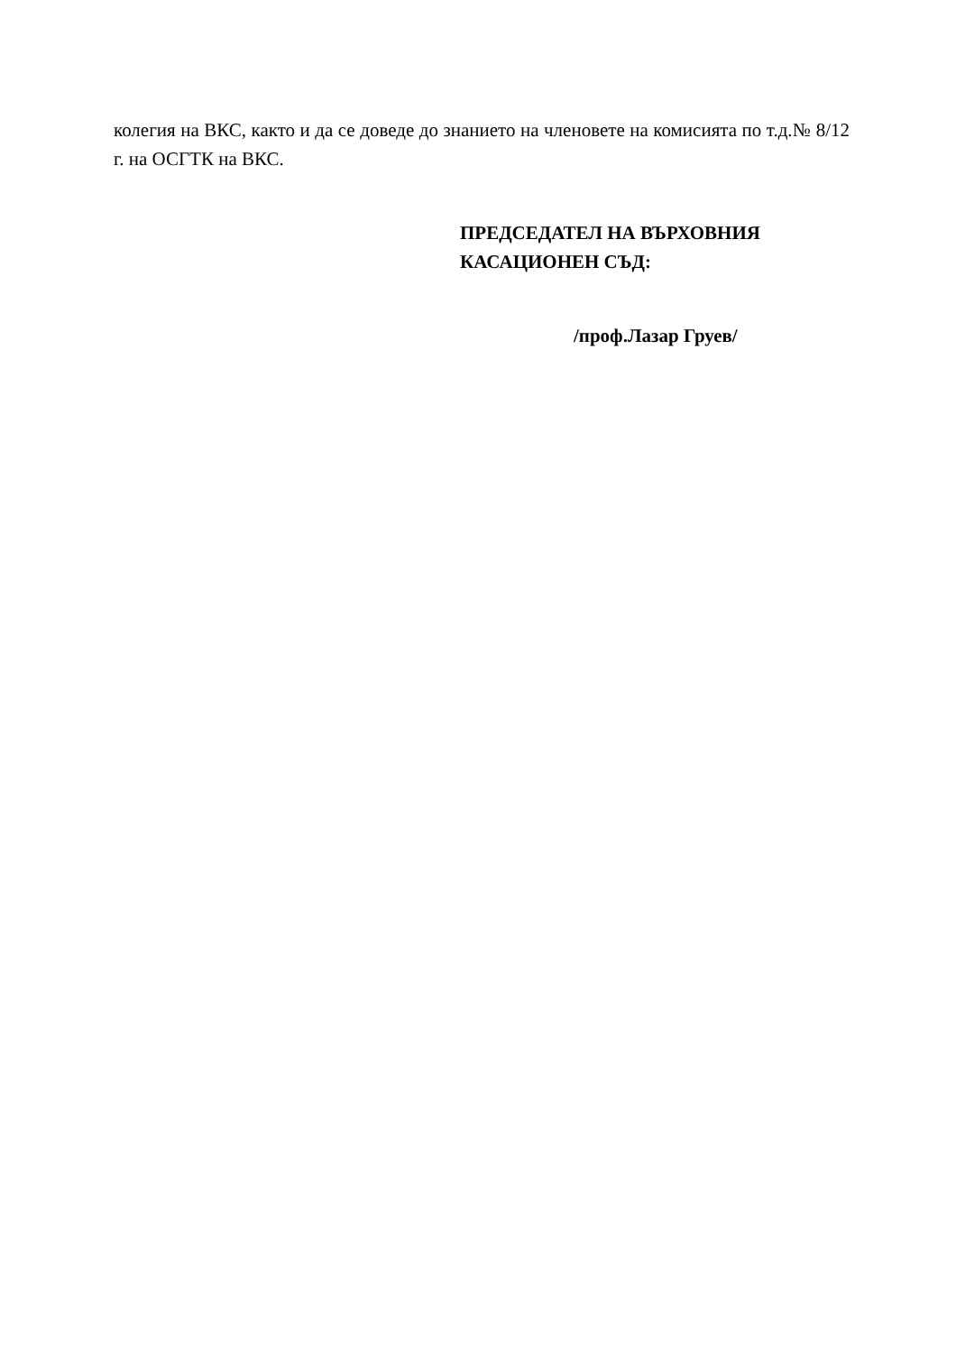колегия на ВКС, както и да се доведе до знанието на членовете на комисията по т.д.№ 8/12 г. на ОСГТК на ВКС.
ПРЕДСЕДАТЕЛ НА ВЪРХОВНИЯ
КАСАЦИОНЕН СЪД:
/проф.Лазар Груев/